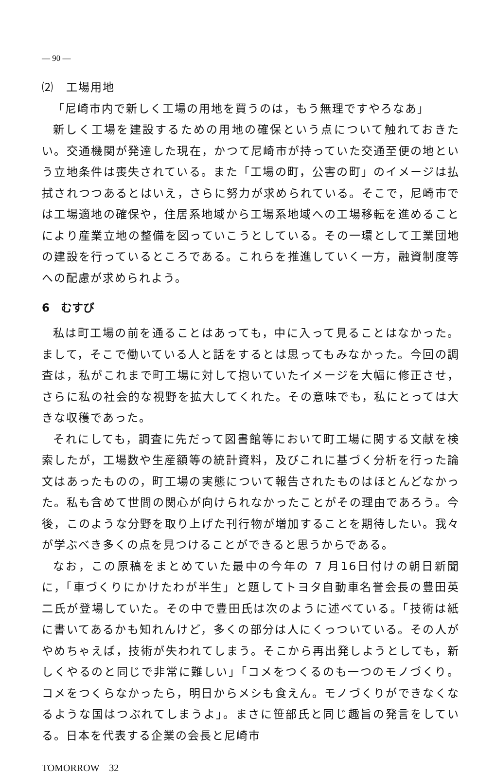— 90 —
⑵　工場用地
「尼崎市内で新しく工場の用地を買うのは，もう無理ですやろなあ」
新しく工場を建設するための用地の確保という点について触れておきたい。交通機関が発達した現在，かつて尼崎市が持っていた交通至便の地という立地条件は喪失されている。また「工場の町，公害の町」のイメージは払拭されつつあるとはいえ，さらに努力が求められている。そこで，尼崎市では工場適地の確保や，住居系地域から工場系地域への工場移転を進めることにより産業立地の整備を図っていこうとしている。その一環として工業団地の建設を行っているところである。これらを推進していく一方，融資制度等への配慮が求められよう。
6　むすび
私は町工場の前を通ることはあっても，中に入って見ることはなかった。まして，そこで働いている人と話をするとは思ってもみなかった。今回の調査は，私がこれまで町工場に対して抱いていたイメージを大幅に修正させ，さらに私の社会的な視野を拡大してくれた。その意味でも，私にとっては大きな収穫であった。
それにしても，調査に先だって図書館等において町工場に関する文献を検索したが，工場数や生産額等の統計資料，及びこれに基づく分析を行った論文はあったものの，町工場の実態について報告されたものはほとんどなかった。私も含めて世間の関心が向けられなかったことがその理由であろう。今後，このような分野を取り上げた刊行物が増加することを期待したい。我々が学ぶべき多くの点を見つけることができると思うからである。
なお，この原稿をまとめていた最中の今年の 7 月16日付けの朝日新聞に，「車づくりにかけたわが半生」と題してトヨタ自動車名誉会長の豊田英二氏が登場していた。その中で豊田氏は次のように述べている。「技術は紙に書いてあるかも知れんけど，多くの部分は人にくっついている。その人がやめちゃえば，技術が失われてしまう。そこから再出発しようとしても，新しくやるのと同じで非常に難しい」「コメをつくるのも一つのモノづくり。コメをつくらなかったら，明日からメシも食えん。モノづくりができなくなるような国はつぶれてしまうよ」。まさに笹部氏と同じ趣旨の発言をしている。日本を代表する企業の会長と尼崎市
TOMORROW　32